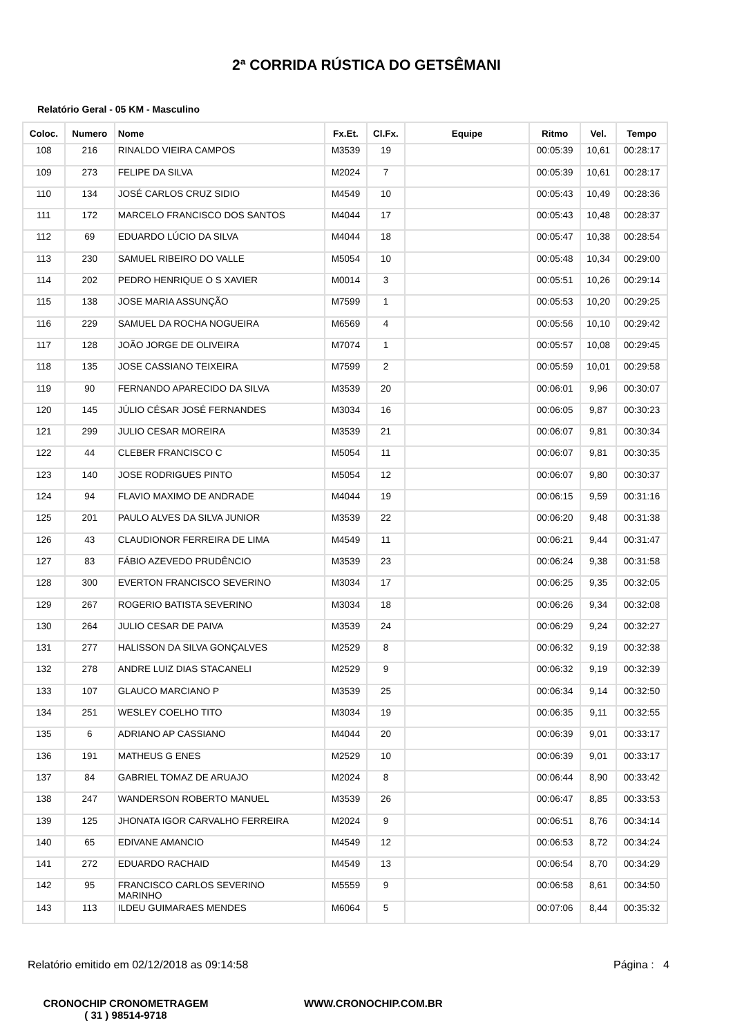2ª CORRIDA RÚSTICA DO GETSÊMANI
Relatório Geral - 05 KM - Masculino
| Coloc. | Numero | Nome | Fx.Et. | Cl.Fx. | Equipe | Ritmo | Vel. | Tempo |
| --- | --- | --- | --- | --- | --- | --- | --- | --- |
| 108 | 216 | RINALDO VIEIRA CAMPOS | M3539 | 19 | | 00:05:39 | 10,61 | 00:28:17 |
| 109 | 273 | FELIPE DA SILVA | M2024 | 7 | | 00:05:39 | 10,61 | 00:28:17 |
| 110 | 134 | JOSÉ CARLOS CRUZ SIDIO | M4549 | 10 | | 00:05:43 | 10,49 | 00:28:36 |
| 111 | 172 | MARCELO FRANCISCO DOS SANTOS | M4044 | 17 | | 00:05:43 | 10,48 | 00:28:37 |
| 112 | 69 | EDUARDO LÚCIO DA SILVA | M4044 | 18 | | 00:05:47 | 10,38 | 00:28:54 |
| 113 | 230 | SAMUEL RIBEIRO DO VALLE | M5054 | 10 | | 00:05:48 | 10,34 | 00:29:00 |
| 114 | 202 | PEDRO HENRIQUE O S XAVIER | M0014 | 3 | | 00:05:51 | 10,26 | 00:29:14 |
| 115 | 138 | JOSE MARIA ASSUNÇÃO | M7599 | 1 | | 00:05:53 | 10,20 | 00:29:25 |
| 116 | 229 | SAMUEL DA ROCHA NOGUEIRA | M6569 | 4 | | 00:05:56 | 10,10 | 00:29:42 |
| 117 | 128 | JOÃO JORGE DE OLIVEIRA | M7074 | 1 | | 00:05:57 | 10,08 | 00:29:45 |
| 118 | 135 | JOSE CASSIANO TEIXEIRA | M7599 | 2 | | 00:05:59 | 10,01 | 00:29:58 |
| 119 | 90 | FERNANDO APARECIDO DA SILVA | M3539 | 20 | | 00:06:01 | 9,96 | 00:30:07 |
| 120 | 145 | JÚLIO CÉSAR JOSÉ FERNANDES | M3034 | 16 | | 00:06:05 | 9,87 | 00:30:23 |
| 121 | 299 | JULIO CESAR MOREIRA | M3539 | 21 | | 00:06:07 | 9,81 | 00:30:34 |
| 122 | 44 | CLEBER FRANCISCO C | M5054 | 11 | | 00:06:07 | 9,81 | 00:30:35 |
| 123 | 140 | JOSE RODRIGUES PINTO | M5054 | 12 | | 00:06:07 | 9,80 | 00:30:37 |
| 124 | 94 | FLAVIO MAXIMO DE ANDRADE | M4044 | 19 | | 00:06:15 | 9,59 | 00:31:16 |
| 125 | 201 | PAULO ALVES DA SILVA JUNIOR | M3539 | 22 | | 00:06:20 | 9,48 | 00:31:38 |
| 126 | 43 | CLAUDIONOR FERREIRA DE LIMA | M4549 | 11 | | 00:06:21 | 9,44 | 00:31:47 |
| 127 | 83 | FÁBIO AZEVEDO PRUDÊNCIO | M3539 | 23 | | 00:06:24 | 9,38 | 00:31:58 |
| 128 | 300 | EVERTON FRANCISCO SEVERINO | M3034 | 17 | | 00:06:25 | 9,35 | 00:32:05 |
| 129 | 267 | ROGERIO BATISTA SEVERINO | M3034 | 18 | | 00:06:26 | 9,34 | 00:32:08 |
| 130 | 264 | JULIO CESAR DE PAIVA | M3539 | 24 | | 00:06:29 | 9,24 | 00:32:27 |
| 131 | 277 | HALISSON DA SILVA GONÇALVES | M2529 | 8 | | 00:06:32 | 9,19 | 00:32:38 |
| 132 | 278 | ANDRE LUIZ DIAS STACANELI | M2529 | 9 | | 00:06:32 | 9,19 | 00:32:39 |
| 133 | 107 | GLAUCO MARCIANO P | M3539 | 25 | | 00:06:34 | 9,14 | 00:32:50 |
| 134 | 251 | WESLEY COELHO TITO | M3034 | 19 | | 00:06:35 | 9,11 | 00:32:55 |
| 135 | 6 | ADRIANO AP CASSIANO | M4044 | 20 | | 00:06:39 | 9,01 | 00:33:17 |
| 136 | 191 | MATHEUS G ENES | M2529 | 10 | | 00:06:39 | 9,01 | 00:33:17 |
| 137 | 84 | GABRIEL TOMAZ DE ARUAJO | M2024 | 8 | | 00:06:44 | 8,90 | 00:33:42 |
| 138 | 247 | WANDERSON ROBERTO MANUEL | M3539 | 26 | | 00:06:47 | 8,85 | 00:33:53 |
| 139 | 125 | JHONATA IGOR CARVALHO FERREIRA | M2024 | 9 | | 00:06:51 | 8,76 | 00:34:14 |
| 140 | 65 | EDIVANE AMANCIO | M4549 | 12 | | 00:06:53 | 8,72 | 00:34:24 |
| 141 | 272 | EDUARDO RACHAID | M4549 | 13 | | 00:06:54 | 8,70 | 00:34:29 |
| 142 | 95 | FRANCISCO CARLOS SEVERINO MARINHO | M5559 | 9 | | 00:06:58 | 8,61 | 00:34:50 |
| 143 | 113 | ILDEU GUIMARAES MENDES | M6064 | 5 | | 00:07:06 | 8,44 | 00:35:32 |
Relatório emitido em 02/12/2018 as 09:14:58 Página : 4
CRONOCHIP CRONOMETRAGEM
( 31 ) 98514-9718
WWW.CRONOCHIP.COM.BR